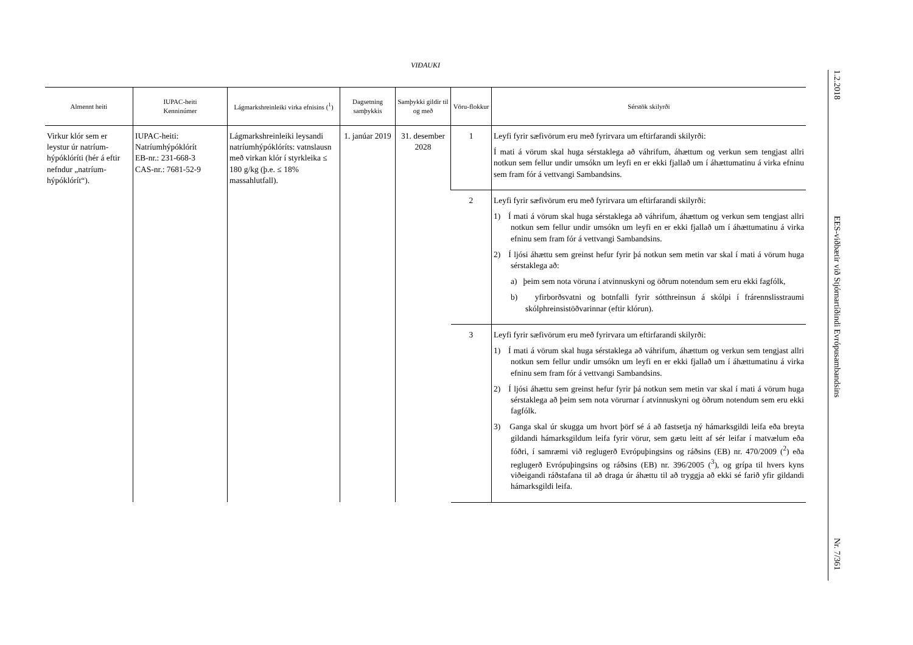VIÐAUKI
| Almennt heiti | IUPAC-heiti Kenninúmer | Lágmarkshreinleiki virka efnisins (<sup>1</sup>) | Dagsetning samþykkis | Samþykki gildir til og með | Vöru-flokkur | Sérstök skilyrði |
| --- | --- | --- | --- | --- | --- | --- |
| Virkur klór sem er leystur úr natríum-hýpóklóríti (hér á eftir nefndur „natríum-hýpóklórít“). | IUPAC-heiti: Natríumhýpóklórít EB-nr.: 231-668-3 CAS-nr.: 7681-52-9 | Lágmarkshreinleiki leysandi natríumhýpóklóríts: vatnslausn með virkan klór í styrkleika ≤ 180 g/kg (þ.e. ≤ 18% massahlutfall). | 1. janúar 2019 | 31. desember 2028 | 1 | Leyfi fyrir sæfivörum eru með fyrirvara um eftirfarandi skilyrði: Í mati á vörum skal huga sérstaklega að váhrifum, áhættum og verkun sem tengjast allri notkun sem fellur undir umsókn um leyfi en er ekki fjallað um í áhættumatinu á virka efninu sem fram fór á vettvangi Sambandsins. |
| | | | | | 2 | Leyfi fyrir sæfivörum eru með fyrirvara um eftirfarandi skilyrði: 1) Í mati á vörum skal huga sérstaklega að váhrifum, áhættum og verkun sem tengjast allri notkun sem fellur undir umsókn um leyfi en er ekki fjallað um í áhættumatinu á virka efninu sem fram fór á vettvangi Sambandsins. 2) Í ljósi áhættu sem greinst hefur fyrir þá notkun sem metin var skal í mati á vörum huga sérstaklega að: a) þeim sem nota vöruna í atvinnuskyni og öðrum notendum sem eru ekki fagfólk, b) yfirborðsvatni og botnfalli fyrir sótthreinsun á skólpi í frárennslisstraumi skólphreinsistöðvarinnar (eftir klórun). |
| | | | | | 3 | Leyfi fyrir sæfivörum eru með fyrirvara um eftirfarandi skilyrði: 1) Í mati á vörum skal huga sérstaklega að váhrifum, áhættum og verkun sem tengjast allri notkun sem fellur undir umsókn um leyfi en er ekki fjallað um í áhættumatinu á virka efninu sem fram fór á vettvangi Sambandsins. 2) Í ljósi áhættu sem greinst hefur fyrir þá notkun sem metin var skal í mati á vörum huga sérstaklega að þeim sem nota vörurnar í atvinnuskyni og öðrum notendum sem eru ekki fagfólk. 3) Ganga skal úr skugga um hvort þörf sé á að fastsetja ný hámarksgildi leifa eða breyta gildandi hámarksgildum leifa fyrir vörur, sem gætu leitt af sér leifar í matvælum eða fóðri, í samræmi við reglugerð Evrópuþingsins og ráðsins (EB) nr. 470/2009 (<sup>2</sup>) eða reglugerð Evrópuþingsins og ráðsins (EB) nr. 396/2005 (<sup>3</sup>), og grípa til hvers kyns viðeigandi ráðstafana til að draga úr áhættu til að tryggja að ekki sé farið yfir gildandi hámarksgildi leifa. |
1.2.2018
EES-viðbætir við Stjórnartíðindi Evrópusambandsins
Nr. 7/361